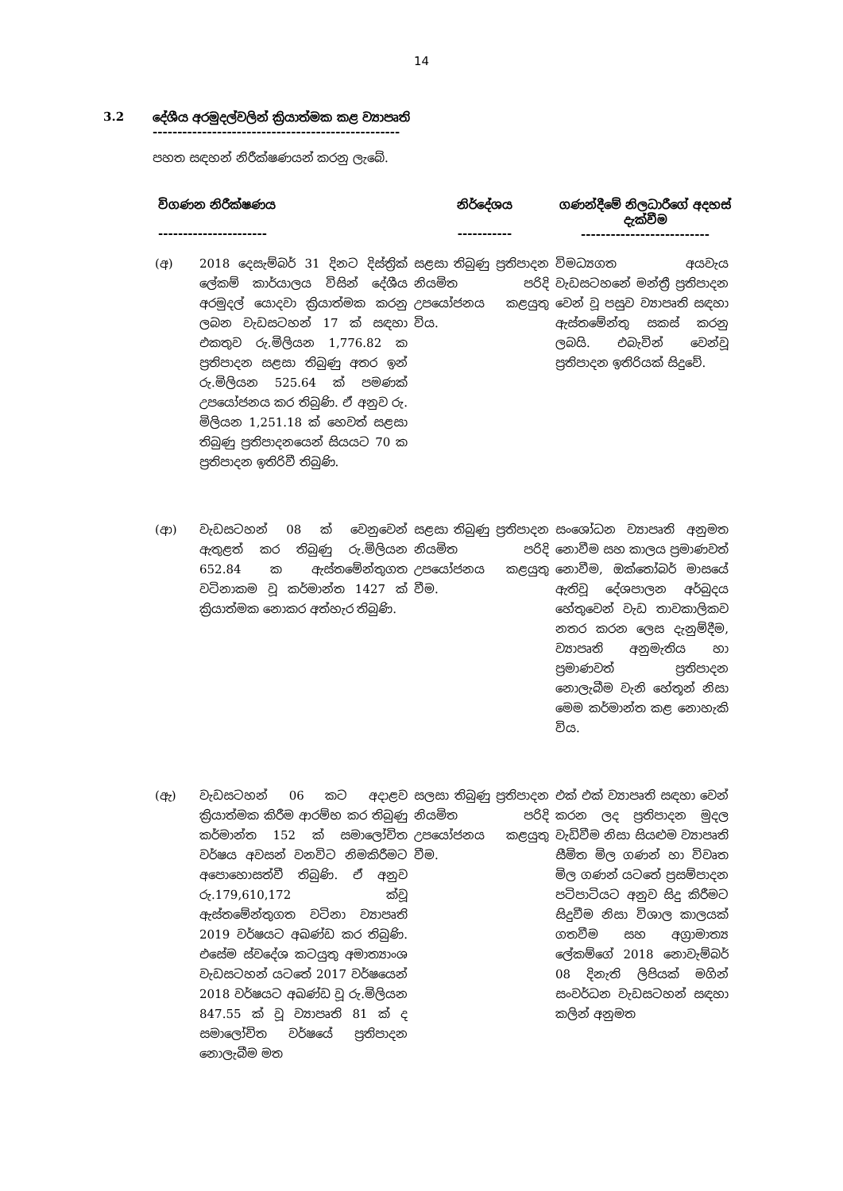14
3.2 දේශීය අරමුදල්වලින් ක්‍රියාත්මක කළ ව්‍යාපෘති
--------------------------------------------------
පහත සඳහන් නිරීක්ෂණයන් කරනු ලැබේ.
| විගණන නිරීක්ෂණය ---------------------- | | නිර්දේශය ----------- | ගණන්දීමේ නිලධාරීගේ අදහස් දැක්වීම -------------------------- |
| --- | --- | --- | --- |
| (අ) | 2018 දෙසැම්බර් 31 දිනට දිස්ත්‍රික් ලේකම් කාර්යාලය විසින් දේශීය අරමුදල් යොදවා ක්‍රියාත්මක කරනු ලබන වැඩසටහන් 17 ක් සඳහා එකතුව රු.මිලියන 1,776.82 ක ප්‍රතිපාදන සළසා තිබුණු අතර ඉන් රු.මිලියන 525.64 ක් පමණක් උපයෝජනය කර තිබුණි. ඒ අනුව රු. මිලියන 1,251.18 ක් හෙවත් සළසා තිබුණු ප්‍රතිපාදනයෙන් සියයට 70 ක ප්‍රතිපාදන ඉතිරිවී තිබුණි. | සළසා තිබුණු ප්‍රතිපාදන නියමිත පරිදි උපයෝජනය කළයුතු විය. | විමධ්‍යගත අයවැය වැඩසටහනේ මන්ත්‍රී ප්‍රතිපාදන වෙන් වූ පසුව ව්‍යාපෘති සඳහා ඇස්තමේන්තු සකස් කරනු ලබයි. එබැවින් වෙන්වූ ප්‍රතිපාදන ඉතිරියක් සිදුවේ. |
| (ආ) | වැඩසටහන් 08 ක් වෙනුවෙන් ඇතුළත් කර තිබුණු රු.මිලියන 652.84 ක ඇස්තමේන්තුගත වටිනාකම වූ කර්මාන්ත 1427 ක් ක්‍රියාත්මක නොකර අත්හැර තිබුණි. | සළසා තිබුණු ප්‍රතිපාදන නියමිත පරිදි උපයෝජනය කළයුතු වීම. | සංශෝධන ව්‍යාපෘති අනුමත නොවීම සහ කාලය ප්‍රමාණවත් නොවීම, ඔක්තෝබර් මාසයේ ඇතිවූ දේශපාලන අර්බුදය හේතුවෙන් වැඩ තාවකාලිකව නතර කරන ලෙස දැනුම්දීම, ව්‍යාපෘති අනුමැතිය හා ප්‍රමාණවත් ප්‍රතිපාදන නොලැබීම වැනි හේතූන් නිසා මෙම කර්මාන්ත කළ නොහැකි විය. |
| (ඇ) | වැඩසටහන් 06 කට අදාළව ක්‍රියාත්මක කිරීම ආරම්භ කර තිබුණු කර්මාන්ත 152 ක් සමාලෝචිත වර්ෂය අවසන් වනවිට නිමකිරීමට අපොහොසත්වී තිබුණි. ඒ අනුව රු.179,610,172 ක්වූ ඇස්තමේන්තුගත වටිනා ව්‍යාපෘති 2019 වර්ෂයට අඛණ්ඩ කර තිබුණි. එසේම ස්වදේශ කටයුතු අමාත්‍යාංශ වැඩසටහන් යටතේ 2017 වර්ෂයෙන් 2018 වර්ෂයට අඛණ්ඩ වූ රු.මිලියන 847.55 ක් වූ ව්‍යාපෘති 81 ක් ද සමාලෝචිත වර්ෂයේ ප්‍රතිපාදන නොලැබීම මත | සලසා තිබුණු ප්‍රතිපාදන නියමිත පරිදි උපයෝජනය කළයුතු වීම. | එක් එක් ව්‍යාපෘති සඳහා වෙන් කරන ලද ප්‍රතිපාදන මුදල වැඩිවීම නිසා සියළුම ව්‍යාපෘති සීමිත මිල ගණන් හා විවෘත මිල ගණන් යටතේ ප්‍රසම්පාදන පටිපාටියට අනුව සිදු කිරීමට සිදුවීම නිසා විශාල කාලයක් ගතවීම සහ අග්‍රාමාත්‍ය ලේකම්ගේ 2018 නොවැම්බර් 08 දිනැති ලිපියක් මගින් සංවර්ධන වැඩසටහන් සඳහා කලින් අනුමත |